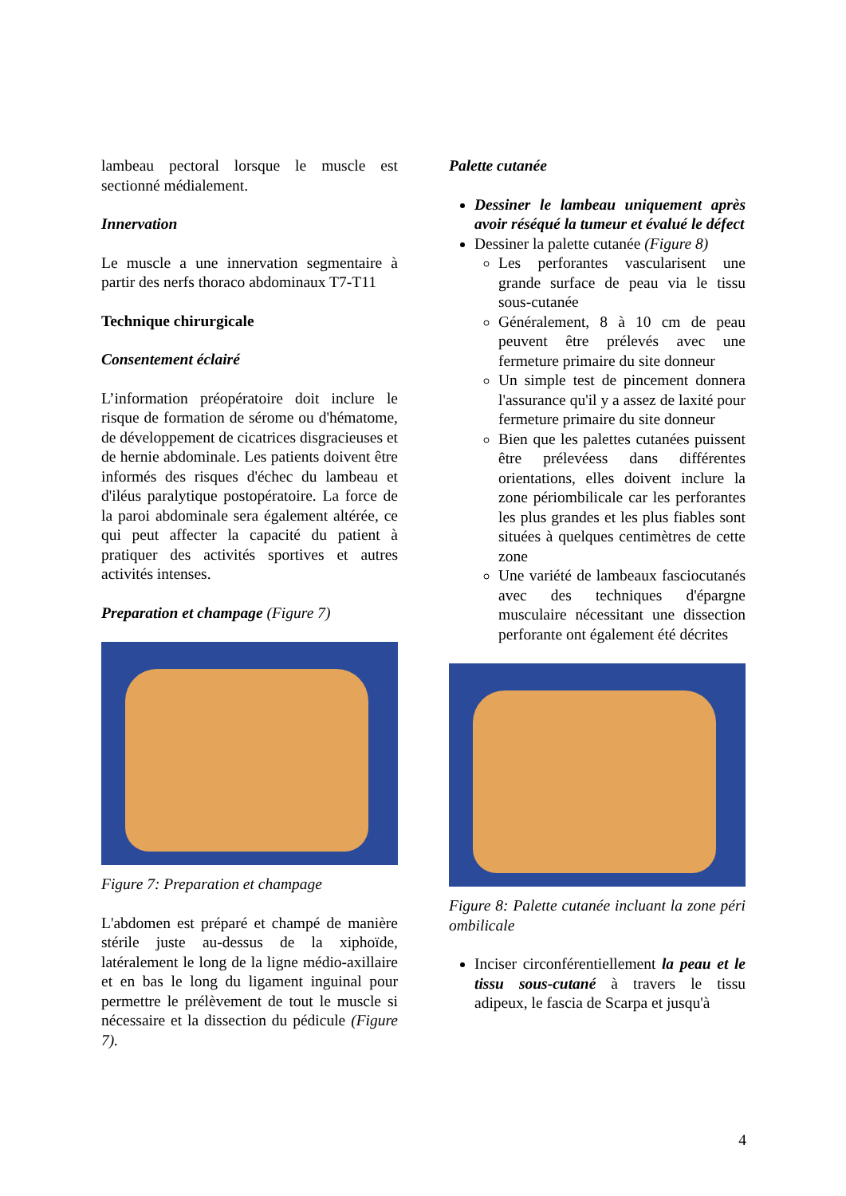lambeau pectoral lorsque le muscle est sectionné médialement.
Innervation
Le muscle a une innervation segmentaire à partir des nerfs thoraco abdominaux T7-T11
Technique chirurgicale
Consentement éclairé
L’information préopératoire doit inclure le risque de formation de sérome ou d'hématome, de développement de cicatrices disgracieuses et de hernie abdominale. Les patients doivent être informés des risques d'échec du lambeau et d'iléus paralytique postopératoire. La force de la paroi abdominale sera également altérée, ce qui peut affecter la capacité du patient à pratiquer des activités sportives et autres activités intenses.
Preparation et champage (Figure 7)
Figure 7: Preparation et champage
L'abdomen est préparé et champé de manière stérile juste au-dessus de la xiphoïde, latéralement le long de la ligne médio-axillaire et en bas le long du ligament inguinal pour permettre le prélèvement de tout le muscle si nécessaire et la dissection du pédicule (Figure 7).
Palette cutanée
Dessiner le lambeau uniquement après avoir réséqué la tumeur et évalué le défect
Dessiner la palette cutanée (Figure 8)
Les perforantes vascularisent une grande surface de peau via le tissu sous-cutanée
Généralement, 8 à 10 cm de peau peuvent être prélevés avec une fermeture primaire du site donneur
Un simple test de pincement donnera l'assurance qu'il y a assez de laxité pour fermeture primaire du site donneur
Bien que les palettes cutanées puissent être prélevéess dans différentes orientations, elles doivent inclure la zone périombilicale car les perforantes les plus grandes et les plus fiables sont situées à quelques centimètres de cette zone
Une variété de lambeaux fasciocutanés avec des techniques d'épargne musculaire nécessitant une dissection perforante ont également été décrites
Figure 8: Palette cutanée incluant la zone péri ombilicale
Inciser circonférentiellement la peau et le tissu sous-cutané à travers le tissu adipeux, le fascia de Scarpa et jusqu'à
4